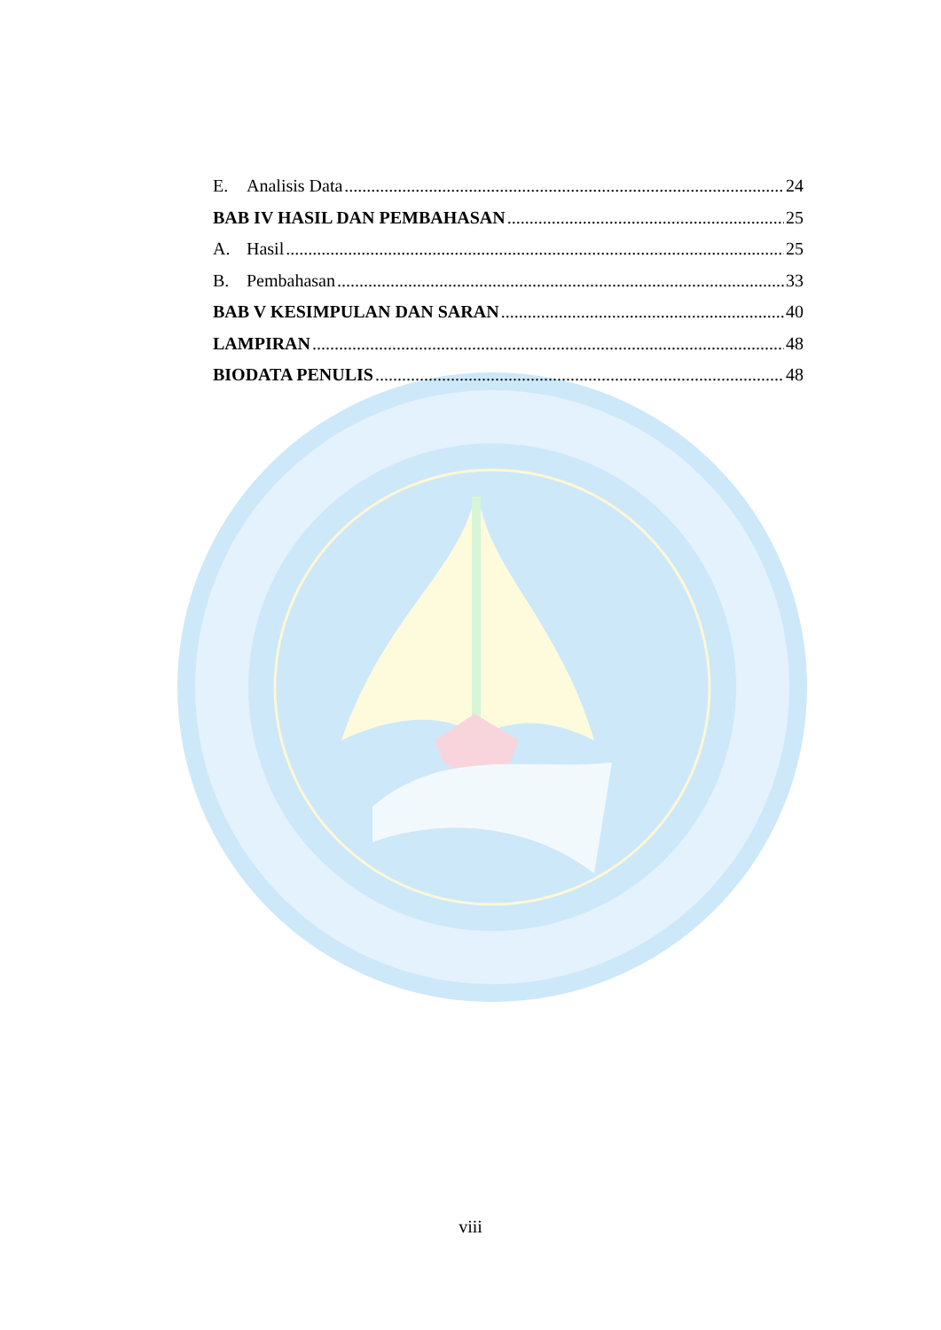E. Analisis Data 24
BAB IV HASIL DAN PEMBAHASAN 25
A. Hasil 25
B. Pembahasan 33
BAB V KESIMPULAN DAN SARAN 40
LAMPIRAN 48
BIODATA PENULIS 48
viii